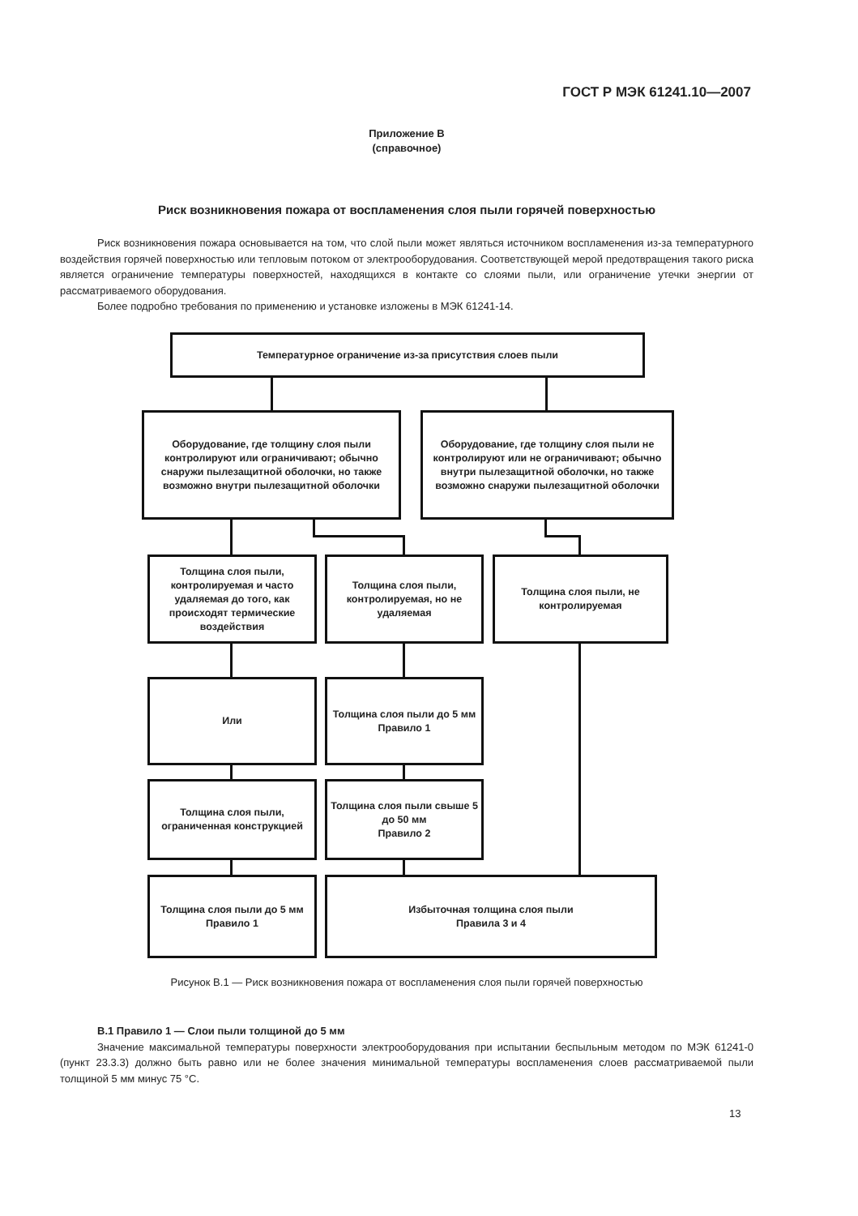ГОСТ Р МЭК 61241.10—2007
Приложение В
(справочное)
Риск возникновения пожара от воспламенения слоя пыли горячей поверхностью
Риск возникновения пожара основывается на том, что слой пыли может являться источником воспламенения из-за температурного воздействия горячей поверхностью или тепловым потоком от электрооборудования. Соответствующей мерой предотвращения такого риска является ограничение температуры поверхностей, находящихся в контакте со слоями пыли, или ограничение утечки энергии от рассматриваемого оборудования.
Более подробно требования по применению и установке изложены в МЭК 61241-14.
Температурное ограничение из-за присутствия слоев пыли
Оборудование, где толщину слоя пыли контролируют или ограничивают; обычно снаружи пылезащитной оболочки, но также возможно внутри пылезащитной оболочки
Оборудование, где толщину слоя пыли не контролируют или не ограничивают; обычно внутри пылезащитной оболочки, но также возможно снаружи пылезащитной оболочки
Толщина слоя пыли, контролируемая и часто удаляемая до того, как происходят термические воздействия
Толщина слоя пыли, контролируемая, но не удаляемая
Толщина слоя пыли, не контролируемая
Или
Толщина слоя пыли до 5 мм
Правило 1
Толщина слоя пыли, ограниченная конструкцией
Толщина слоя пыли свыше 5 до 50 мм
Правило 2
Толщина слоя пыли до 5 мм
Правило 1
Избыточная толщина слоя пыли
Правила 3 и 4
Рисунок В.1 — Риск возникновения пожара от воспламенения слоя пыли горячей поверхностью
В.1 Правило 1 — Слои пыли толщиной до 5 мм
Значение максимальной температуры поверхности электрооборудования при испытании беспыльным методом по МЭК 61241-0 (пункт 23.3.3) должно быть равно или не более значения минимальной температуры воспламенения слоев рассматриваемой пыли толщиной 5 мм минус 75 °С.
13